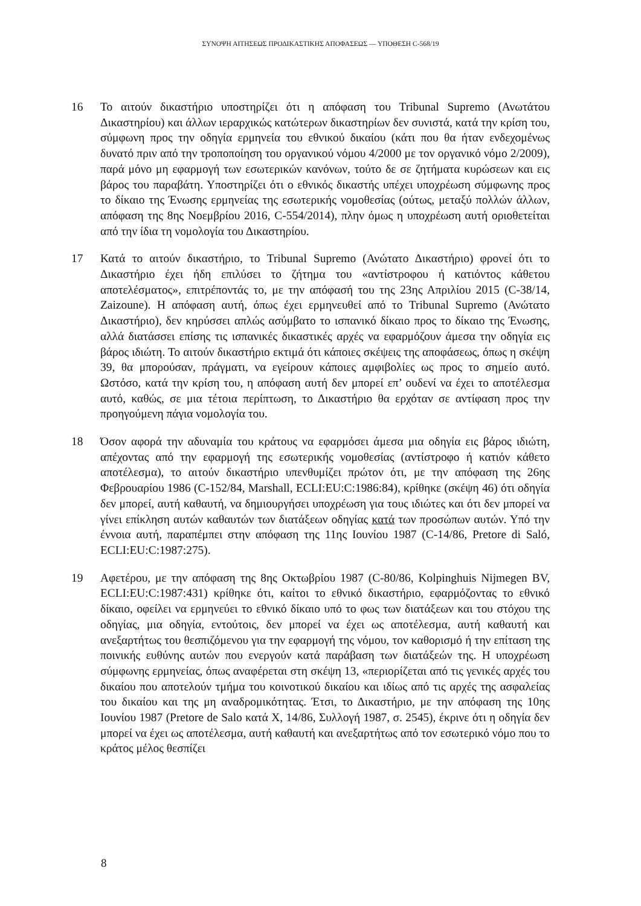ΣΥΝΟΨΗ ΑΙΤΗΣΕΩΣ ΠΡΟΔΙΚΑΣΤΙΚΗΣ ΑΠΟΦΑΣΕΩΣ — ΥΠΟΘΕΣΗ C-568/19
16 Το αιτούν δικαστήριο υποστηρίζει ότι η απόφαση του Tribunal Supremo (Ανωτάτου Δικαστηρίου) και άλλων ιεραρχικώς κατώτερων δικαστηρίων δεν συνιστά, κατά την κρίση του, σύμφωνη προς την οδηγία ερμηνεία του εθνικού δικαίου (κάτι που θα ήταν ενδεχομένως δυνατό πριν από την τροποποίηση του οργανικού νόμου 4/2000 με τον οργανικό νόμο 2/2009), παρά μόνο μη εφαρμογή των εσωτερικών κανόνων, τούτο δε σε ζητήματα κυρώσεων και εις βάρος του παραβάτη. Υποστηρίζει ότι ο εθνικός δικαστής υπέχει υποχρέωση σύμφωνης προς το δίκαιο της Ένωσης ερμηνείας της εσωτερικής νομοθεσίας (ούτως, μεταξύ πολλών άλλων, απόφαση της 8ης Νοεμβρίου 2016, C-554/2014), πλην όμως η υποχρέωση αυτή οριοθετείται από την ίδια τη νομολογία του Δικαστηρίου.
17 Κατά το αιτούν δικαστήριο, το Tribunal Supremo (Ανώτατο Δικαστήριο) φρονεί ότι το Δικαστήριο έχει ήδη επιλύσει το ζήτημα του «αντίστροφου ή κατιόντος κάθετου αποτελέσματος», επιτρέποντάς το, με την απόφασή του της 23ης Απριλίου 2015 (C-38/14, Zaizoune). Η απόφαση αυτή, όπως έχει ερμηνευθεί από το Tribunal Supremo (Ανώτατο Δικαστήριο), δεν κηρύσσει απλώς ασύμβατο το ισπανικό δίκαιο προς το δίκαιο της Ένωσης, αλλά διατάσσει επίσης τις ισπανικές δικαστικές αρχές να εφαρμόζουν άμεσα την οδηγία εις βάρος ιδιώτη. Το αιτούν δικαστήριο εκτιμά ότι κάποιες σκέψεις της αποφάσεως, όπως η σκέψη 39, θα μπορούσαν, πράγματι, να εγείρουν κάποιες αμφιβολίες ως προς το σημείο αυτό. Ωστόσο, κατά την κρίση του, η απόφαση αυτή δεν μπορεί επ’ ουδενί να έχει το αποτέλεσμα αυτό, καθώς, σε μια τέτοια περίπτωση, το Δικαστήριο θα ερχόταν σε αντίφαση προς την προηγούμενη πάγια νομολογία του.
18 Όσον αφορά την αδυναμία του κράτους να εφαρμόσει άμεσα μια οδηγία εις βάρος ιδιώτη, απέχοντας από την εφαρμογή της εσωτερικής νομοθεσίας (αντίστροφο ή κατιόν κάθετο αποτέλεσμα), το αιτούν δικαστήριο υπενθυμίζει πρώτον ότι, με την απόφαση της 26ης Φεβρουαρίου 1986 (C-152/84, Marshall, ECLI:EU:C:1986:84), κρίθηκε (σκέψη 46) ότι οδηγία δεν μπορεί, αυτή καθαυτή, να δημιουργήσει υποχρέωση για τους ιδιώτες και ότι δεν μπορεί να γίνει επίκληση αυτών καθαυτών των διατάξεων οδηγίας κατά των προσώπων αυτών. Υπό την έννοια αυτή, παραπέμπει στην απόφαση της 11ης Ιουνίου 1987 (C-14/86, Pretore di Saló, ECLI:EU:C:1987:275).
19 Αφετέρου, με την απόφαση της 8ης Οκτωβρίου 1987 (C-80/86, Kolpinghuis Nijmegen BV, ECLI:EU:C:1987:431) κρίθηκε ότι, καίτοι το εθνικό δικαστήριο, εφαρμόζοντας το εθνικό δίκαιο, οφείλει να ερμηνεύει το εθνικό δίκαιο υπό το φως των διατάξεων και του στόχου της οδηγίας, μια οδηγία, εντούτοις, δεν μπορεί να έχει ως αποτέλεσμα, αυτή καθαυτή και ανεξαρτήτως του θεσπιζόμενου για την εφαρμογή της νόμου, τον καθορισμό ή την επίταση της ποινικής ευθύνης αυτών που ενεργούν κατά παράβαση των διατάξεών της. Η υποχρέωση σύμφωνης ερμηνείας, όπως αναφέρεται στη σκέψη 13, «περιορίζεται από τις γενικές αρχές του δικαίου που αποτελούν τμήμα του κοινοτικού δικαίου και ιδίως από τις αρχές της ασφαλείας του δικαίου και της μη αναδρομικότητας. Έτσι, το Δικαστήριο, με την απόφαση της 10ης Ιουνίου 1987 (Pretore de Salo κατά Χ, 14/86, Συλλογή 1987, σ. 2545), έκρινε ότι η οδηγία δεν μπορεί να έχει ως αποτέλεσμα, αυτή καθαυτή και ανεξαρτήτως από τον εσωτερικό νόμο που το κράτος μέλος θεσπίζει
8